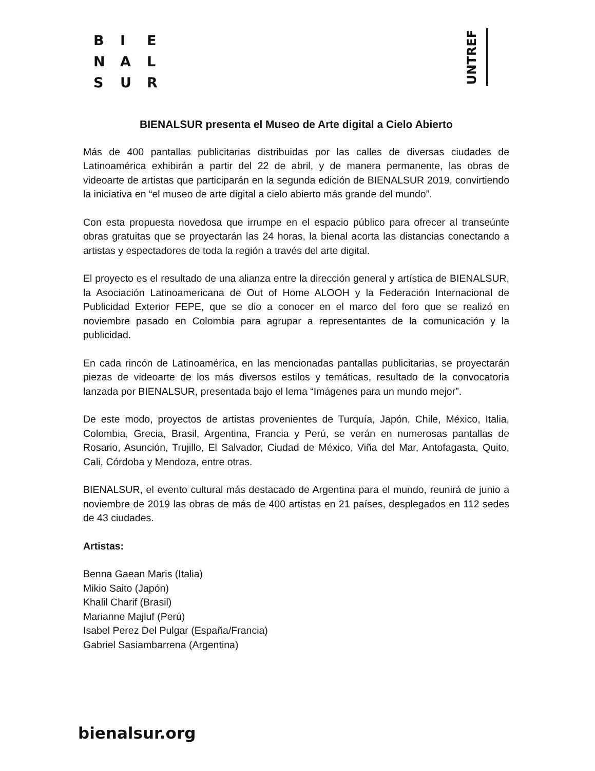B I E
N A L
S U R
UNTREF
BIENALSUR presenta el Museo de Arte digital a Cielo Abierto
Más de 400 pantallas publicitarias distribuidas por las calles de diversas ciudades de Latinoamérica exhibirán a partir del 22 de abril, y de manera permanente, las obras de videoarte de artistas que participarán en la segunda edición de BIENALSUR 2019, convirtiendo la iniciativa en “el museo de arte digital a cielo abierto más grande del mundo”.
Con esta propuesta novedosa que irrumpe en el espacio público para ofrecer al transeúnte obras gratuitas que se proyectarán las 24 horas, la bienal acorta las distancias conectando a artistas y espectadores de toda la región a través del arte digital.
El proyecto es el resultado de una alianza entre la dirección general y artística de BIENALSUR, la Asociación Latinoamericana de Out of Home ALOOH y la Federación Internacional de Publicidad Exterior FEPE, que se dio a conocer en el marco del foro que se realizó en noviembre pasado en Colombia para agrupar a representantes de la comunicación y la publicidad.
En cada rincón de Latinoamérica, en las mencionadas pantallas publicitarias, se proyectarán piezas de videoarte de los más diversos estilos y temáticas, resultado de la convocatoria lanzada por BIENALSUR, presentada bajo el lema “Imágenes para un mundo mejor”.
De este modo, proyectos de artistas provenientes de Turquía, Japón, Chile, México, Italia, Colombia, Grecia, Brasil, Argentina, Francia y Perú, se verán en numerosas pantallas de Rosario, Asunción, Trujillo, El Salvador, Ciudad de México, Viña del Mar, Antofagasta, Quito, Cali, Córdoba y Mendoza, entre otras.
BIENALSUR, el evento cultural más destacado de Argentina para el mundo, reunirá de junio a noviembre de 2019 las obras de más de 400 artistas en 21 países, desplegados en 112 sedes de 43 ciudades.
Artistas:
Benna Gaean Maris (Italia)
Mikio Saito (Japón)
Khalil Charif (Brasil)
Marianne Majluf (Perú)
Isabel Perez Del Pulgar (España/Francia)
Gabriel Sasiambarrena (Argentina)
bienalsur.org